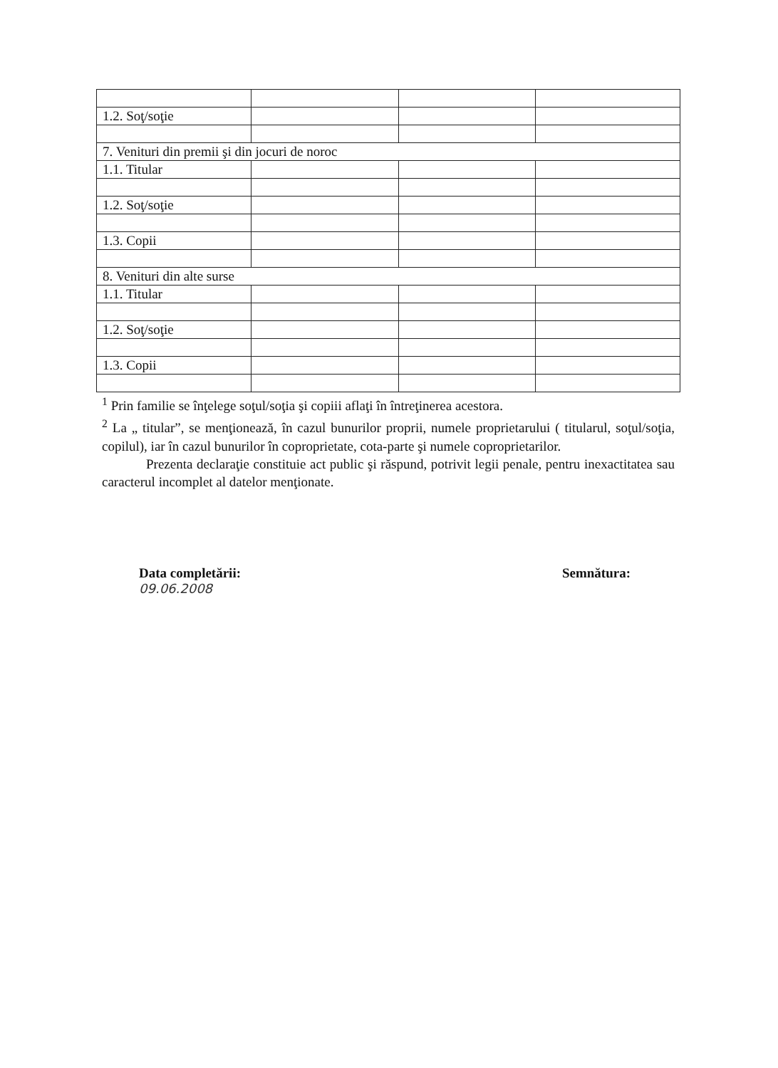| 1.2. Soţ/soţie | | | |
| 7. Venituri din premii şi din jocuri de noroc | | | |
| 1.1. Titular | | | |
| 1.2. Soţ/soţie | | | |
| 1.3. Copii | | | |
| 8. Venituri din alte surse | | | |
| 1.1. Titular | | | |
| 1.2. Soţ/soţie | | | |
| 1.3. Copii | | | |
<sup>1</sup> Prin familie se înţelege soţul/soţia şi copiii aflaţi în întreţinerea acestora.
<sup>2</sup> La „ titular”, se menţionează, în cazul bunurilor proprii, numele proprietarului ( titularul, soţul/soţia, copilul), iar în cazul bunurilor în coproprietate, cota-parte şi numele coproprietarilor.
Prezenta declaraţie constituie act public şi răspund, potrivit legii penale, pentru inexactitatea sau caracterul incomplet al datelor menţionate.
Data completării:
09.06.2008
Semnătura: